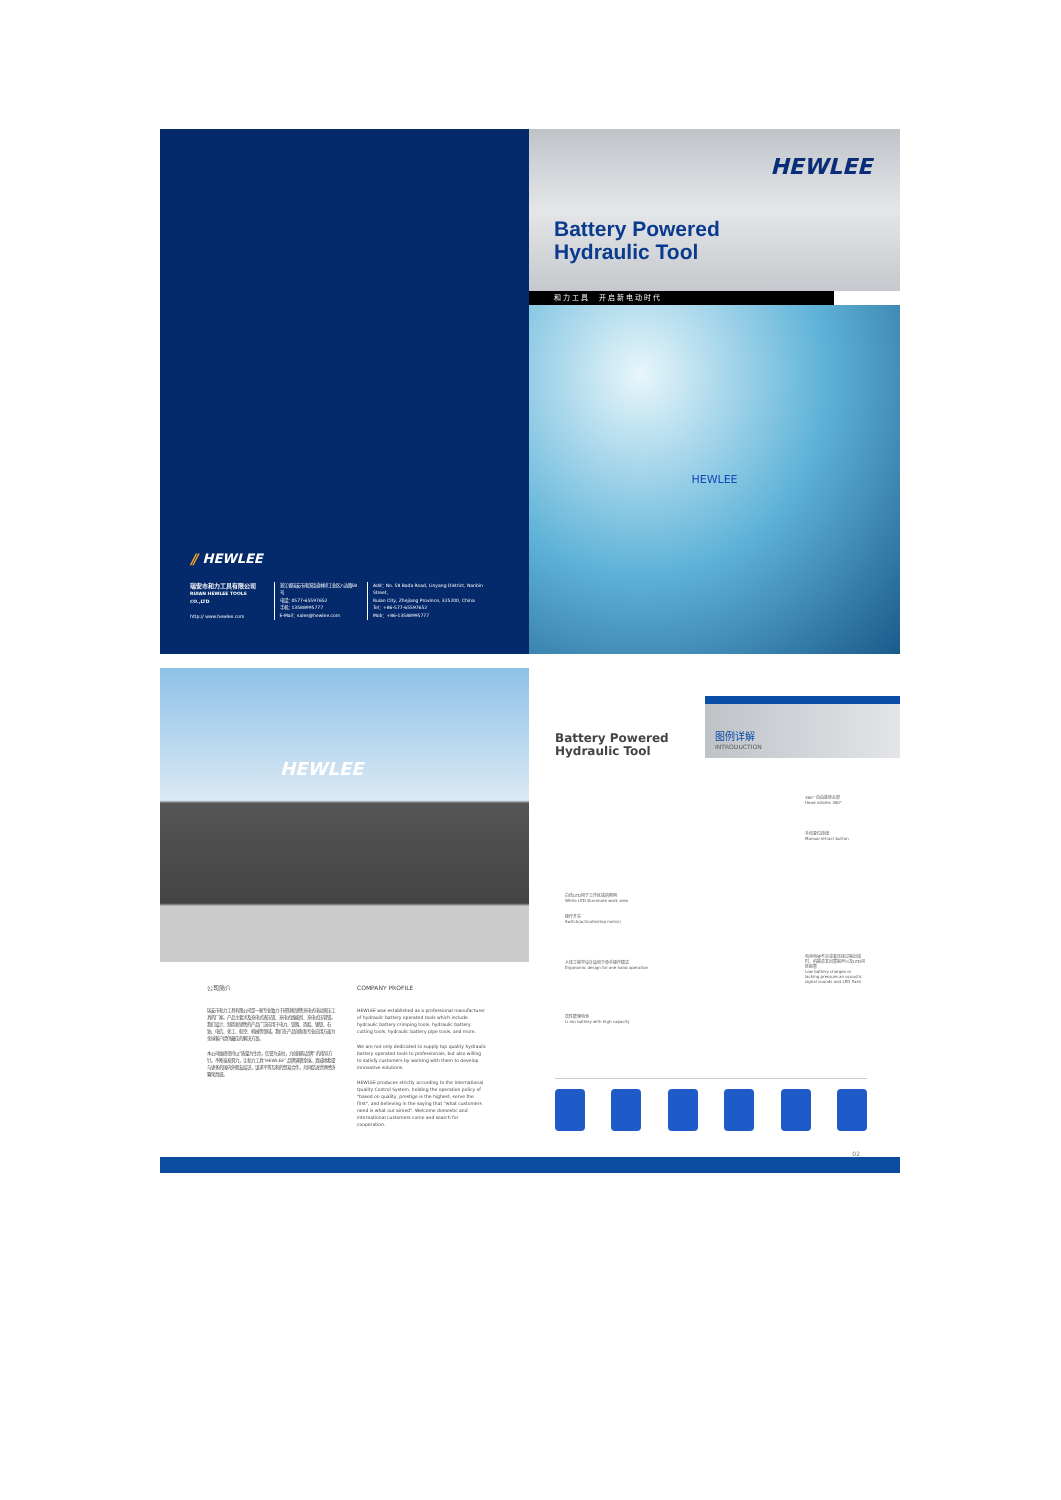⫽ HEWLEE
瑞安市和力工具有限公司
RUIAN HEWLEE TOOLS CO.,LTD
http:// www.hewlee.com
浙江省瑞安市南滨街道林垟工业区八达路58号
电话：0577-65597652
手机：13588995777
E-Mail：sales@hewlee.com
Add：No. 58 Bada Road, Linyang District, Nanbin Street,
Ruian City, Zhejiang Province, 325200, China
Tel：+86-577-65597652
Mob：+86-13588995777
HEWLEE
Battery Powered
Hydraulic Tool
和力工具　开启新电动时代
HEWLEE
HEWLEE
公司简介
瑞安市和力工具有限公司是一家专业致力于研制和销售充电式电动液压工具的厂家。产品主要涉及充电式液压钳、充电式线缆剪、充电式压管钳。我们设计、制造和销售的产品广泛应用于电力、铁路、造船、钢铁、石油、电信、化工、航空、机械等领域。我们在产品创新和专业应用方面为全球客户提供最佳的解决方案。
本公司始终坚持以“质量为生命，信誉为支柱，力创国际品牌”的指导方针。不断奋发努力，让和力工具“HEWLEE”品牌满寰全球。真诚地希望与更多的国内外朋友结识，谋求平等互利的贸易合作，共同促进世界经济繁荣昌盛。
COMPANY PROFILE
HEWLEE was established as a professional manufacturer of hydraulic battery operated tools which include hydraulic battery crimping tools, hydraulic battery cutting tools, hydraulic battery pipe tools, and more.
We are not only dedicated to supply top quality hydraulic battery operated tools to professionals, but also willing to satisfy customers by working with them to develop innovative solutions.
HEWLEE produces strictly according to the International Quality Control System, holding the operation policy of "based on quality, prestige is the highest, serve the first", and believing in the saying that "what customers need is what our aimed". Welcome domestic and international customers come and search for cooperation.
Battery Powered
Hydraulic Tool
图例详解
INTRODUCTION
360° 自由旋转头部
Head rotates 360°
手动复位按钮
Manual retract button
白色LED用于工作区域的照明
White LED illuminate work area
操作开关
Switch(activate/stop motor)
人体工程学设计适用于单手操作模式
Ergonomic design for one hand operation
电池电量不足或者压接过程出错时，机器会发出警报声以及LED闪烁报警
Low battery charges or lacking pressure,an acoustic signal sounds and LED flash
高性能锂电池
Li-ion battery with high capacity
02